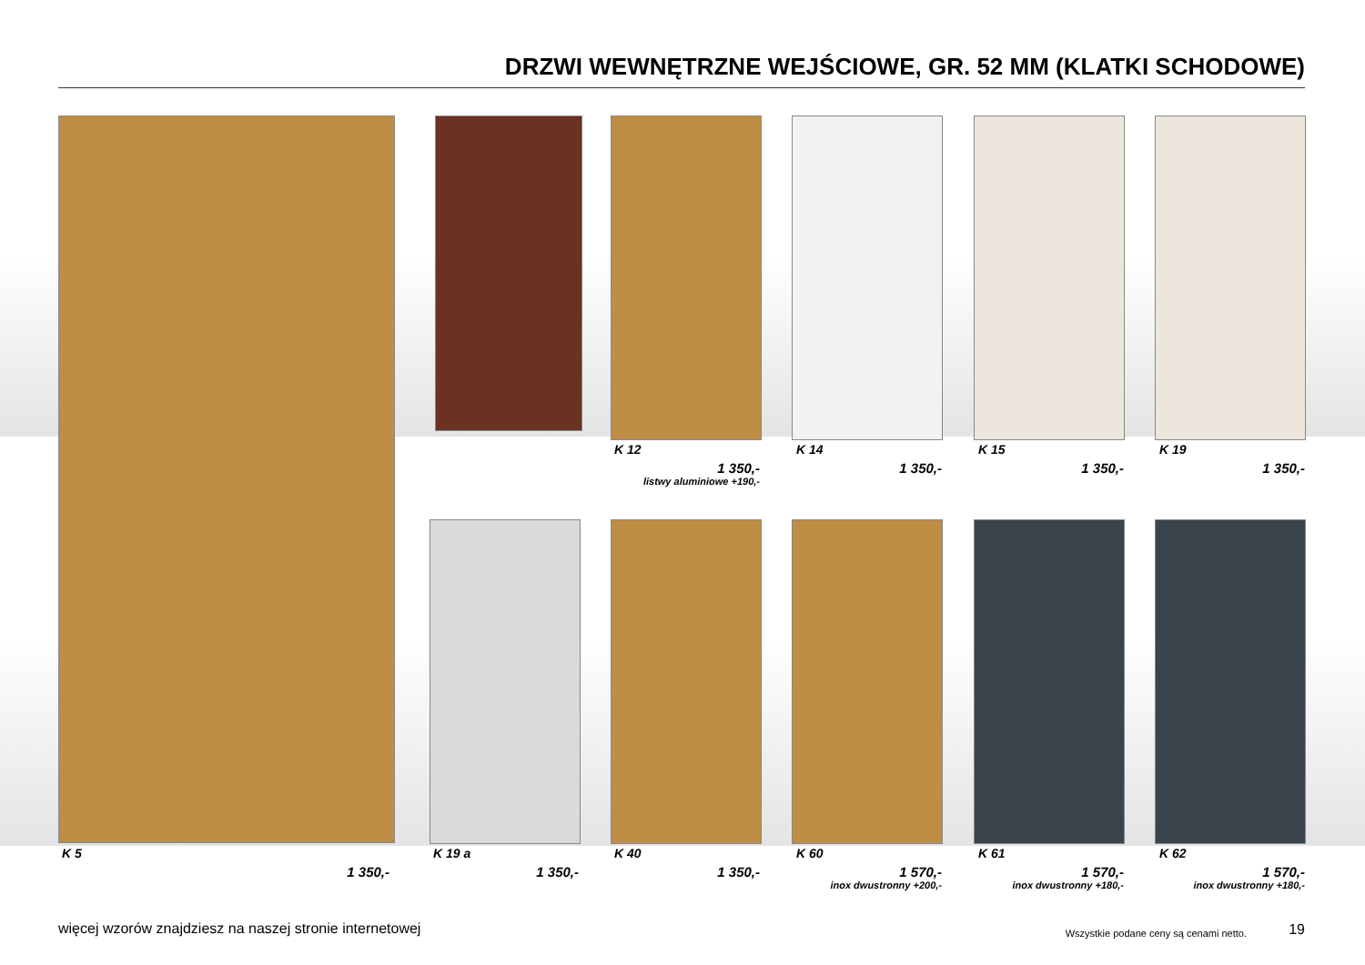DRZWI WEWNĘTRZNE WEJŚCIOWE, GR. 52 MM (KLATKI SCHODOWE)
K 12
1 350,-
listwy aluminiowe +190,-
K 14
1 350,-
K 15
1 350,-
K 19
1 350,-
K 5
1 350,-
K 19 a
1 350,-
K 40
1 350,-
K 60
1 570,-
inox dwustronny +200,-
K 61
1 570,-
inox dwustronny +180,-
K 62
1 570,-
inox dwustronny +180,-
więcej wzorów znajdziesz na naszej stronie internetowej
Wszystkie podane ceny są cenami netto.
19